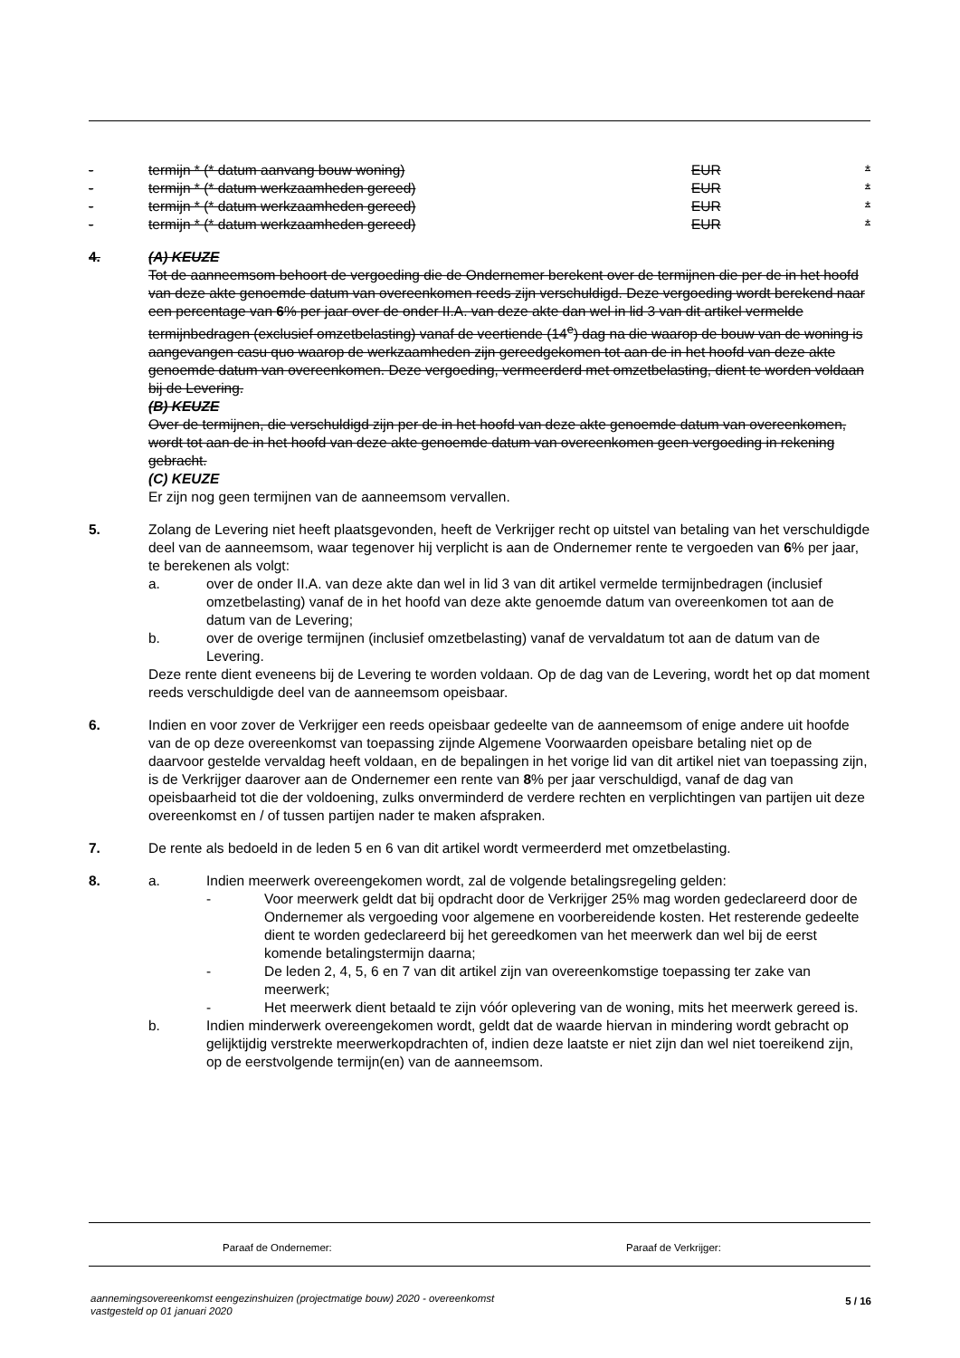- termijn * (* datum aanvang bouw woning) EUR *
- termijn * (* datum werkzaamheden gereed) EUR *
- termijn * (* datum werkzaamheden gereed) EUR *
- termijn * (* datum werkzaamheden gereed) EUR *
4. (A) KEUZE
Tot de aanneemsom behoort de vergoeding die de Ondernemer berekent over de termijnen die per de in het hoofd van deze akte genoemde datum van overeenkomen reeds zijn verschuldigd. Deze vergoeding wordt berekend naar een percentage van 6% per jaar over de onder II.A. van deze akte dan wel in lid 3 van dit artikel vermelde termijnbedragen (exclusief omzetbelasting) vanaf de veertiende (14<sup>e</sup>) dag na die waarop de bouw van de woning is aangevangen casu quo waarop de werkzaamheden zijn gereedgekomen tot aan de in het hoofd van deze akte genoemde datum van overeenkomen. Deze vergoeding, vermeerderd met omzetbelasting, dient te worden voldaan bij de Levering.
(B) KEUZE
Over de termijnen, die verschuldigd zijn per de in het hoofd van deze akte genoemde datum van overeenkomen, wordt tot aan de in het hoofd van deze akte genoemde datum van overeenkomen geen vergoeding in rekening gebracht.
(C) KEUZE
Er zijn nog geen termijnen van de aanneemsom vervallen.
5. Zolang de Levering niet heeft plaatsgevonden, heeft de Verkrijger recht op uitstel van betaling van het verschuldigde deel van de aanneemsom, waar tegenover hij verplicht is aan de Ondernemer rente te vergoeden van 6% per jaar, te berekenen als volgt:
a. over de onder II.A. van deze akte dan wel in lid 3 van dit artikel vermelde termijnbedragen (inclusief omzetbelasting) vanaf de in het hoofd van deze akte genoemde datum van overeenkomen tot aan de datum van de Levering;
b. over de overige termijnen (inclusief omzetbelasting) vanaf de vervaldatum tot aan de datum van de Levering.
Deze rente dient eveneens bij de Levering te worden voldaan. Op de dag van de Levering, wordt het op dat moment reeds verschuldigde deel van de aanneemsom opeisbaar.
6. Indien en voor zover de Verkrijger een reeds opeisbaar gedeelte van de aanneemsom of enige andere uit hoofde van de op deze overeenkomst van toepassing zijnde Algemene Voorwaarden opeisbare betaling niet op de daarvoor gestelde vervaldag heeft voldaan, en de bepalingen in het vorige lid van dit artikel niet van toepassing zijn, is de Verkrijger daarover aan de Ondernemer een rente van 8% per jaar verschuldigd, vanaf de dag van opeisbaarheid tot die der voldoening, zulks onverminderd de verdere rechten en verplichtingen van partijen uit deze overeenkomst en / of tussen partijen nader te maken afspraken.
7. De rente als bedoeld in de leden 5 en 6 van dit artikel wordt vermeerderd met omzetbelasting.
8. a. Indien meerwerk overeengekomen wordt, zal de volgende betalingsregeling gelden:
- Voor meerwerk geldt dat bij opdracht door de Verkrijger 25% mag worden gedeclareerd door de Ondernemer als vergoeding voor algemene en voorbereidende kosten. Het resterende gedeelte dient te worden gedeclareerd bij het gereedkomen van het meerwerk dan wel bij de eerst komende betalingstermijn daarna;
- De leden 2, 4, 5, 6 en 7 van dit artikel zijn van overeenkomstige toepassing ter zake van meerwerk;
- Het meerwerk dient betaald te zijn vóór oplevering van de woning, mits het meerwerk gereed is.
b. Indien minderwerk overeengekomen wordt, geldt dat de waarde hiervan in mindering wordt gebracht op gelijktijdig verstrekte meerwerkopdrachten of, indien deze laatste er niet zijn dan wel niet toereikend zijn, op de eerstvolgende termijn(en) van de aanneemsom.
Paraaf de Ondernemer: Paraaf de Verkrijger:
aannemingsovereenkomst eengezinshuizen (projectmatige bouw) 2020 - overeenkomst
vastgesteld op 01 januari 2020
5 / 16